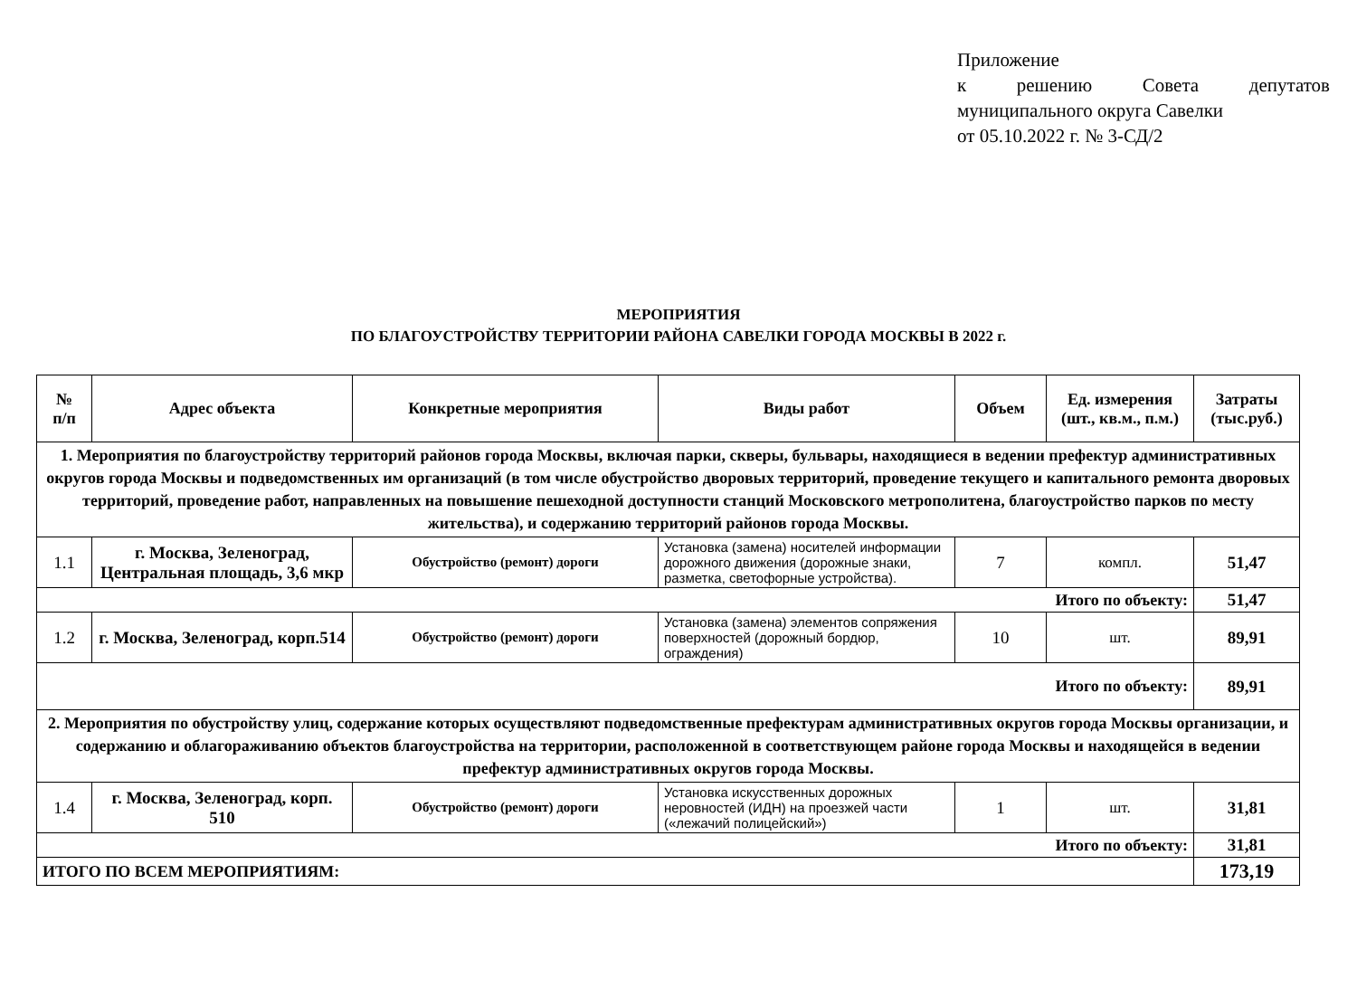Приложение
к решению Совета депутатов
муниципального округа Савелки
от 05.10.2022 г. № 3-СД/2
МЕРОПРИЯТИЯ
ПО БЛАГОУСТРОЙСТВУ ТЕРРИТОРИИ РАЙОНА САВЕЛКИ ГОРОДА МОСКВЫ В 2022 г.
| № п/п | Адрес объекта | Конкретные мероприятия | Виды работ | Объем | Ед. измерения (шт., кв.м., п.м.) | Затраты (тыс.руб.) |
| --- | --- | --- | --- | --- | --- | --- |
| 1. Мероприятия по благоустройству территорий районов города Москвы, включая парки, скверы, бульвары, находящиеся в ведении префектур административных округов города Москвы и подведомственных им организаций (в том числе обустройство дворовых территорий, проведение текущего и капитального ремонта дворовых территорий, проведение работ, направленных на повышение пешеходной доступности станций Московского метрополитена, благоустройство парков по месту жительства), и содержанию территорий районов города Москвы. | | | | | | |
| 1.1 | г. Москва, Зеленоград, Центральная площадь, 3,6 мкр | Обустройство (ремонт) дороги | Установка (замена) носителей информации дорожного движения (дорожные знаки, разметка, светофорные устройства). | 7 | компл. | 51,47 |
| Итого по объекту: | | | | | | 51,47 |
| 1.2 | г. Москва, Зеленоград, корп.514 | Обустройство (ремонт) дороги | Установка (замена) элементов сопряжения поверхностей (дорожный бордюр, ограждения) | 10 | шт. | 89,91 |
| Итого по объекту: | | | | | | 89,91 |
| 2. Мероприятия по обустройству улиц, содержание которых осуществляют подведомственные префектурам административных округов города Москвы организации, и содержанию и облагораживанию объектов благоустройства на территории, расположенной в соответствующем районе города Москвы и находящейся в ведении префектур административных округов города Москвы. | | | | | | |
| 1.4 | г. Москва, Зеленоград, корп. 510 | Обустройство (ремонт) дороги | Установка искусственных дорожных неровностей (ИДН) на проезжей части («лежачий полицейский») | 1 | шт. | 31,81 |
| Итого по объекту: | | | | | | 31,81 |
| ИТОГО ПО ВСЕМ МЕРОПРИЯТИЯМ: | | | | | | 173,19 |